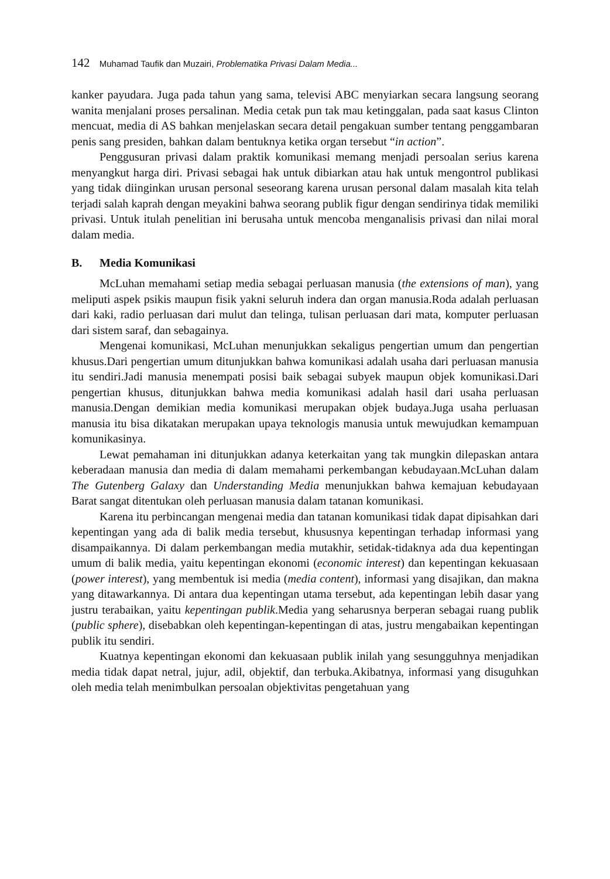142 Muhamad Taufik dan Muzairi, Problematika Privasi Dalam Media...
kanker payudara. Juga pada tahun yang sama, televisi ABC menyiarkan secara langsung seorang wanita menjalani proses persalinan. Media cetak pun tak mau ketinggalan, pada saat kasus Clinton mencuat, media di AS bahkan menjelaskan secara detail pengakuan sumber tentang penggambaran penis sang presiden, bahkan dalam bentuknya ketika organ tersebut “in action”.
Penggusuran privasi dalam praktik komunikasi memang menjadi persoalan serius karena menyangkut harga diri. Privasi sebagai hak untuk dibiarkan atau hak untuk mengontrol publikasi yang tidak diinginkan urusan personal seseorang karena urusan personal dalam masalah kita telah terjadi salah kaprah dengan meyakini bahwa seorang publik figur dengan sendirinya tidak memiliki privasi. Untuk itulah penelitian ini berusaha untuk mencoba menganalisis privasi dan nilai moral dalam media.
B. Media Komunikasi
McLuhan memahami setiap media sebagai perluasan manusia (the extensions of man), yang meliputi aspek psikis maupun fisik yakni seluruh indera dan organ manusia.Roda adalah perluasan dari kaki, radio perluasan dari mulut dan telinga, tulisan perluasan dari mata, komputer perluasan dari sistem saraf, dan sebagainya.
Mengenai komunikasi, McLuhan menunjukkan sekaligus pengertian umum dan pengertian khusus.Dari pengertian umum ditunjukkan bahwa komunikasi adalah usaha dari perluasan manusia itu sendiri.Jadi manusia menempati posisi baik sebagai subyek maupun objek komunikasi.Dari pengertian khusus, ditunjukkan bahwa media komunikasi adalah hasil dari usaha perluasan manusia.Dengan demikian media komunikasi merupakan objek budaya.Juga usaha perluasan manusia itu bisa dikatakan merupakan upaya teknologis manusia untuk mewujudkan kemampuan komunikasinya.
Lewat pemahaman ini ditunjukkan adanya keterkaitan yang tak mungkin dilepaskan antara keberadaan manusia dan media di dalam memahami perkembangan kebudayaan.McLuhan dalam The Gutenberg Galaxy dan Understanding Media menunjukkan bahwa kemajuan kebudayaan Barat sangat ditentukan oleh perluasan manusia dalam tatanan komunikasi.
Karena itu perbincangan mengenai media dan tatanan komunikasi tidak dapat dipisahkan dari kepentingan yang ada di balik media tersebut, khususnya kepentingan terhadap informasi yang disampaikannya. Di dalam perkembangan media mutakhir, setidak-tidaknya ada dua kepentingan umum di balik media, yaitu kepentingan ekonomi (economic interest) dan kepentingan kekuasaan (power interest), yang membentuk isi media (media content), informasi yang disajikan, dan makna yang ditawarkannya. Di antara dua kepentingan utama tersebut, ada kepentingan lebih dasar yang justru terabaikan, yaitu kepentingan publik.Media yang seharusnya berperan sebagai ruang publik (public sphere), disebabkan oleh kepentingan-kepentingan di atas, justru mengabaikan kepentingan publik itu sendiri.
Kuatnya kepentingan ekonomi dan kekuasaan publik inilah yang sesungguhnya menjadikan media tidak dapat netral, jujur, adil, objektif, dan terbuka.Akibatnya, informasi yang disuguhkan oleh media telah menimbulkan persoalan objektivitas pengetahuan yang